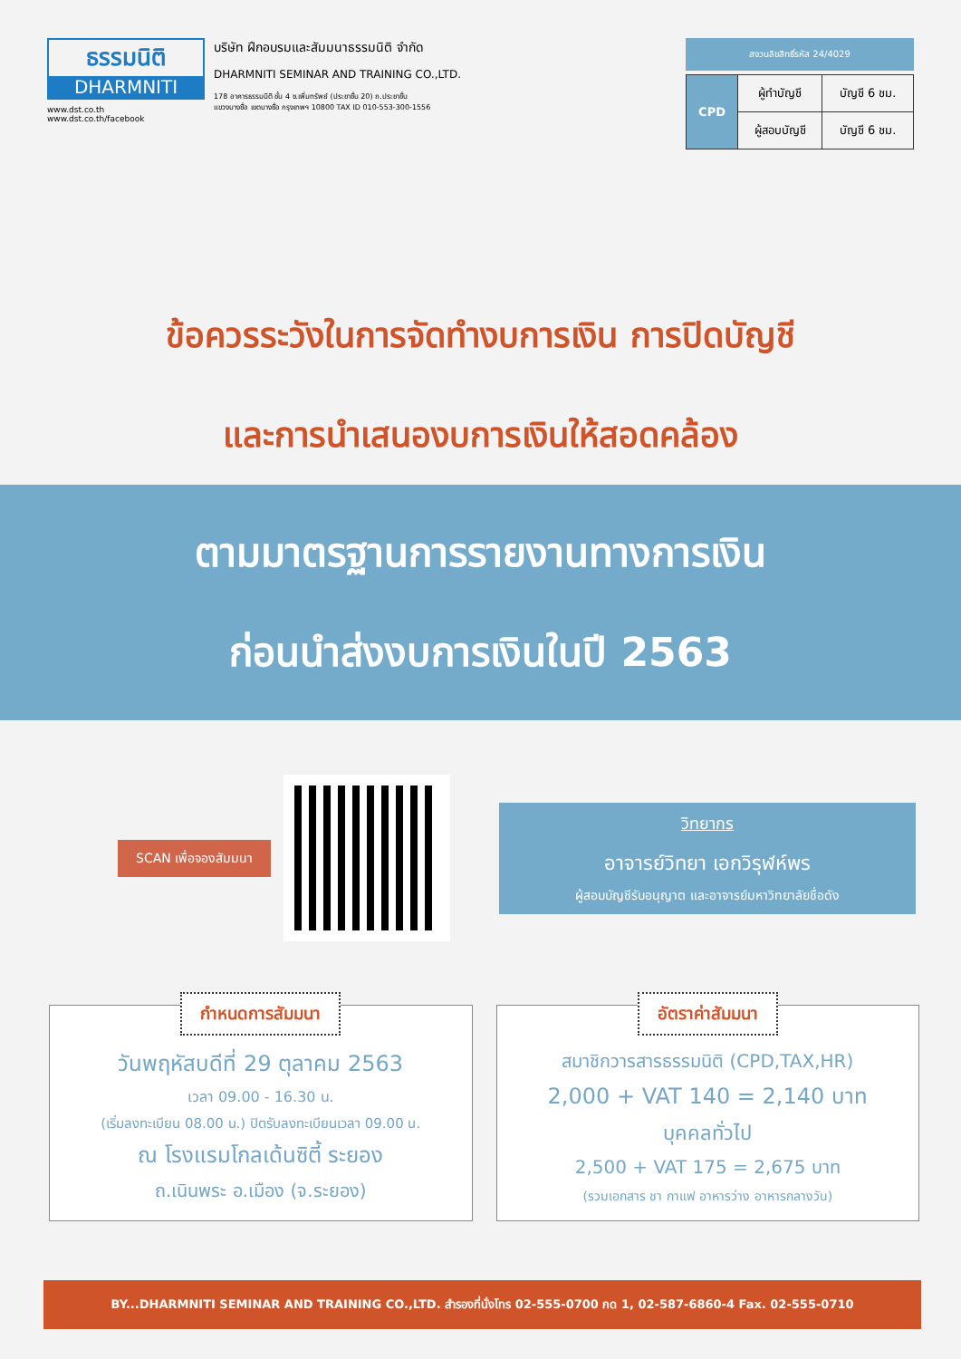ธรรมนิติ
DHARMNITI
www.dst.co.th
www.dst.co.th/facebook
บริษัท ฝึกอบรมและสัมมนาธรรมนิติ จำกัด
DHARMNITI SEMINAR AND TRAINING CO.,LTD.
178 อาคารธรรมนิติ ชั้น 4 ซ.เพิ่มทรัพย์ (ประชาชื่น 20) ถ.ประชาชื่น
แขวงบางซื่อ เขตบางซื่อ กรุงเทพฯ 10800 TAX ID 010-553-300-1556
สงวนลิขสิทธิ์รหัส 24/4029
| CPD | ผู้ทำบัญชี | บัญชี 6 ชม. |
| | ผู้สอบบัญชี | บัญชี 6 ชม. |
ข้อควรระวังในการจัดทำงบการเงิน การปิดบัญชี
และการนำเสนองบการเงินให้สอดคล้อง
ตามมาตรฐานการรายงานทางการเงิน
ก่อนนำส่งงบการเงินในปี 2563
SCAN เพื่อจองสัมมนา
วิทยากร
อาจารย์วิทยา เอกวิรุฬห์พร
ผู้สอบบัญชีรับอนุญาต และอาจารย์มหาวิทยาลัยชื่อดัง
กำหนดการสัมมนา
วันพฤหัสบดีที่ 29 ตุลาคม 2563
เวลา 09.00 - 16.30 น.
(เริ่มลงทะเบียน 08.00 น.) ปิดรับลงทะเบียนเวลา 09.00 น.
ณ โรงแรมโกลเด้นซิตี้ ระยอง
ถ.เนินพระ อ.เมือง (จ.ระยอง)
อัตราค่าสัมมนา
สมาชิกวารสารธรรมนิติ (CPD,TAX,HR)
2,000 + VAT 140 = 2,140 บาท
บุคคลทั่วไป
2,500 + VAT 175 = 2,675 บาท
(รวมเอกสาร ชา กาแฟ อาหารว่าง อาหารกลางวัน)
BY...DHARMNITI SEMINAR AND TRAINING CO.,LTD. สำรองที่นั่งโทร 02-555-0700 กด 1, 02-587-6860-4 Fax. 02-555-0710